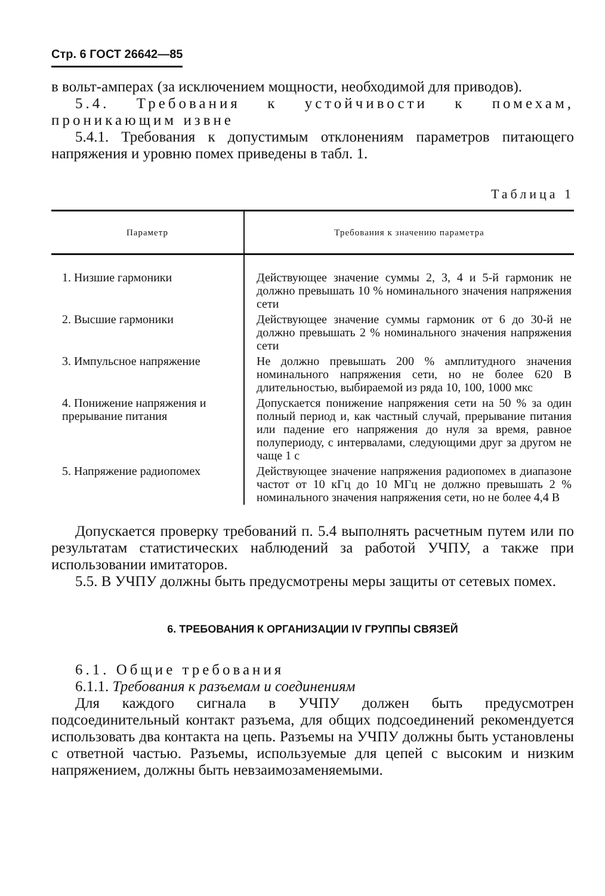Стр. 6 ГОСТ 26642—85
в вольт-амперах (за исключением мощности, необходимой для приводов).
5.4. Требования к устойчивости к помехам, проникающим извне
5.4.1. Требования к допустимым отклонениям параметров питающего напряжения и уровню помех приведены в табл. 1.
Таблица 1
| Параметр | Требования к значению параметра |
| --- | --- |
| 1. Низшие гармоники | Действующее значение суммы 2, 3, 4 и 5-й гармоник не должно превышать 10 % номинального значения напряжения сети |
| 2. Высшие гармоники | Действующее значение суммы гармоник от 6 до 30-й не должно превышать 2 % номинального значения напряжения сети |
| 3. Импульсное напряжение | Не должно превышать 200 % амплитудного значения номинального напряжения сети, но не более 620 В длительностью, выбираемой из ряда 10, 100, 1000 мкс |
| 4. Понижение напряжения и прерывание питания | Допускается понижение напряжения сети на 50 % за один полный период и, как частный случай, прерывание питания или падение его напряжения до нуля за время, равное полупериоду, с интервалами, следующими друг за другом не чаще 1 с |
| 5. Напряжение радиопомех | Действующее значение напряжения радиопомех в диапазоне частот от 10 кГц до 10 МГц не должно превышать 2 % номинального значения напряжения сети, но не более 4,4 В |
Допускается проверку требований п. 5.4 выполнять расчетным путем или по результатам статистических наблюдений за работой УЧПУ, а также при использовании имитаторов.
5.5. В УЧПУ должны быть предусмотрены меры защиты от сетевых помех.
6. ТРЕБОВАНИЯ К ОРГАНИЗАЦИИ IV ГРУППЫ СВЯЗЕЙ
6.1. Общие требования
6.1.1. Требования к разъемам и соединениям
Для каждого сигнала в УЧПУ должен быть предусмотрен подсоединительный контакт разъема, для общих подсоединений рекомендуется использовать два контакта на цепь. Разъемы на УЧПУ должны быть установлены с ответной частью. Разъемы, используемые для цепей с высоким и низким напряжением, должны быть невзаимозаменяемыми.